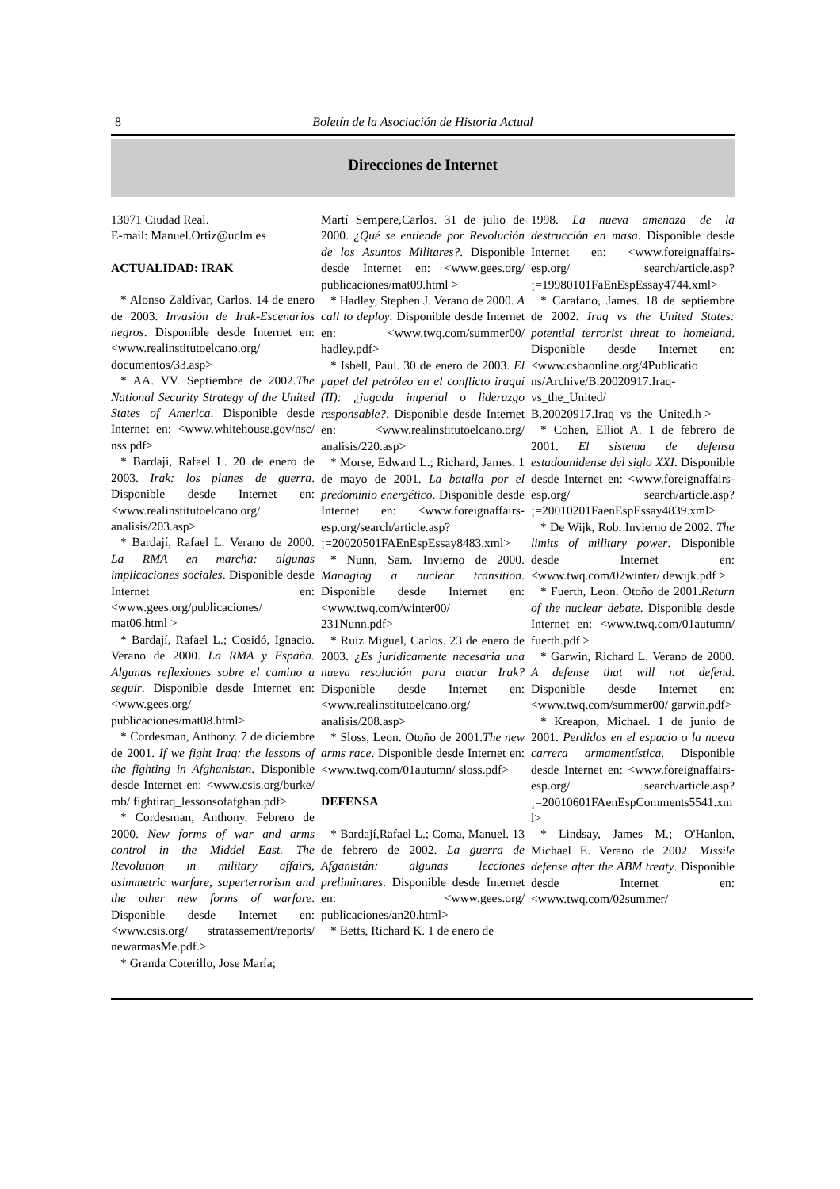8 Boletín de la Asociación de Historia Actual
Direcciones de Internet
13071 Ciudad Real.
E-mail: Manuel.Ortiz@uclm.es
ACTUALIDAD: IRAK
* Alonso Zaldívar, Carlos. 14 de enero de 2003. Invasión de Irak-Escenarios negros. Disponible desde Internet en: <www.realinstitutoelcano.org/ documentos/33.asp>
* AA. VV. Septiembre de 2002.The National Security Strategy of the United States of America. Disponible desde Internet en: <www.whitehouse.gov/nsc/ nss.pdf>
* Bardají, Rafael L. 20 de enero de 2003. Irak: los planes de guerra. Disponible desde Internet en: <www.realinstitutoelcano.org/ analisis/203.asp>
* Bardají, Rafael L. Verano de 2000. La RMA en marcha: algunas implicaciones sociales. Disponible desde Internet en: <www.gees.org/publicaciones/ mat06.html >
* Bardají, Rafael L.; Cosidó, Ignacio. Verano de 2000. La RMA y España. Algunas reflexiones sobre el camino a seguir. Disponible desde Internet en: <www.gees.org/ publicaciones/mat08.html>
* Cordesman, Anthony. 7 de diciembre de 2001. If we fight Iraq: the lessons of the fighting in Afghanistan. Disponible desde Internet en: <www.csis.org/burke/ mb/ fightiraq_lessonsofafghan.pdf>
* Cordesman, Anthony. Febrero de 2000. New forms of war and arms control in the Middel East. The Revolution in military affairs, asimmetric warfare, superterrorism and the other new forms of warfare. Disponible desde Internet en: <www.csis.org/ stratassement/reports/ newarmasMe.pdf.>
* Granda Coterillo, Jose María;
Martí Sempere,Carlos. 31 de julio de 2000. ¿Qué se entiende por Revolución de los Asuntos Militares?. Disponible desde Internet en: <www.gees.org/ publicaciones/mat09.html >
* Hadley, Stephen J. Verano de 2000. A call to deploy. Disponible desde Internet en: <www.twq.com/summer00/ hadley.pdf>
* Isbell, Paul. 30 de enero de 2003. El papel del petróleo en el conflicto iraquí (II): ¿jugada imperial o liderazgo responsable?. Disponible desde Internet en: <www.realinstitutoelcano.org/ analisis/220.asp>
* Morse, Edward L.; Richard, James. 1 de mayo de 2001. La batalla por el predominio energético. Disponible desde Internet en: <www.foreignaffairs-esp.org/search/article.asp? ¡=20020501FAEnEspEssay8483.xml>
* Nunn, Sam. Invierno de 2000. Managing a nuclear transition. Disponible desde Internet en: <www.twq.com/winter00/ 231Nunn.pdf>
* Ruiz Miguel, Carlos. 23 de enero de 2003. ¿Es jurídicamente necesaria una nueva resolución para atacar Irak? Disponible desde Internet en: <www.realinstitutoelcano.org/ analisis/208.asp>
* Sloss, Leon. Otoño de 2001.The new arms race. Disponible desde Internet en: <www.twq.com/01autumn/ sloss.pdf>
DEFENSA
* Bardají,Rafael L.; Coma, Manuel. 13 de febrero de 2002. La guerra de Afganistán: algunas lecciones preliminares. Disponible desde Internet en: <www.gees.org/ publicaciones/an20.html>
* Betts, Richard K. 1 de enero de
1998. La nueva amenaza de la destrucción en masa. Disponible desde Internet en: <www.foreignaffairs-esp.org/ search/article.asp? ¡=19980101FaEnEspEssay4744.xml>
* Carafano, James. 18 de septiembre de 2002. Iraq vs the United States: potential terrorist threat to homeland. Disponible desde Internet en: <www.csbaonline.org/4Publicatio ns/Archive/B.20020917.Iraq-vs_the_United/ B.20020917.Iraq_vs_the_United.h >
* Cohen, Elliot A. 1 de febrero de 2001. El sistema de defensa estadounidense del siglo XXI. Disponible desde Internet en: <www.foreignaffairs-esp.org/ search/article.asp? ¡=20010201FaenEspEssay4839.xml>
* De Wijk, Rob. Invierno de 2002. The limits of military power. Disponible desde Internet en: <www.twq.com/02winter/ dewijk.pdf >
* Fuerth, Leon. Otoño de 2001.Return of the nuclear debate. Disponible desde Internet en: <www.twq.com/01autumn/ fuerth.pdf >
* Garwin, Richard L. Verano de 2000. A defense that will not defend. Disponible desde Internet en: <www.twq.com/summer00/ garwin.pdf>
* Kreapon, Michael. 1 de junio de 2001. Perdidos en el espacio o la nueva carrera armamentística. Disponible desde Internet en: <www.foreignaffairs-esp.org/ search/article.asp? ¡=20010601FAenEspComments5541.xml>
* Lindsay, James M.; O'Hanlon, Michael E. Verano de 2002. Missile defense after the ABM treaty. Disponible desde Internet en: <www.twq.com/02summer/